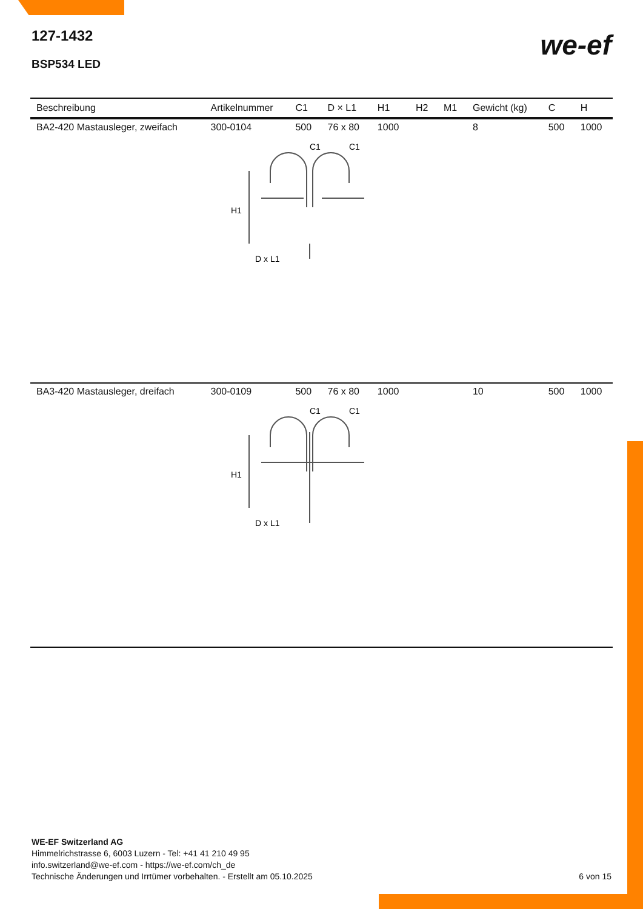127-1432
BSP534 LED
we-ef
| Beschreibung | Artikelnummer | C1 | D × L1 | H1 | H2 | M1 | Gewicht (kg) | C | H |
| --- | --- | --- | --- | --- | --- | --- | --- | --- | --- |
| BA2-420 Mastausleger, zweifach | 300-0104 | 500 | 76 x 80 | 1000 | | | 8 | 500 | 1000 |
| C1 C1 H1 D x L1 | | | | | | | | | |
| BA3-420 Mastausleger, dreifach | 300-0109 | 500 | 76 x 80 | 1000 | | | 10 | 500 | 1000 |
| C1 C1 H1 D x L1 | | | | | | | | | |
WE-EF Switzerland AG
Himmelrichstrasse 6, 6003 Luzern - Tel: +41 41 210 49 95
info.switzerland@we-ef.com - https://we-ef.com/ch_de
Technische Änderungen und Irrtümer vorbehalten. - Erstellt am 05.10.2025
6 von 15